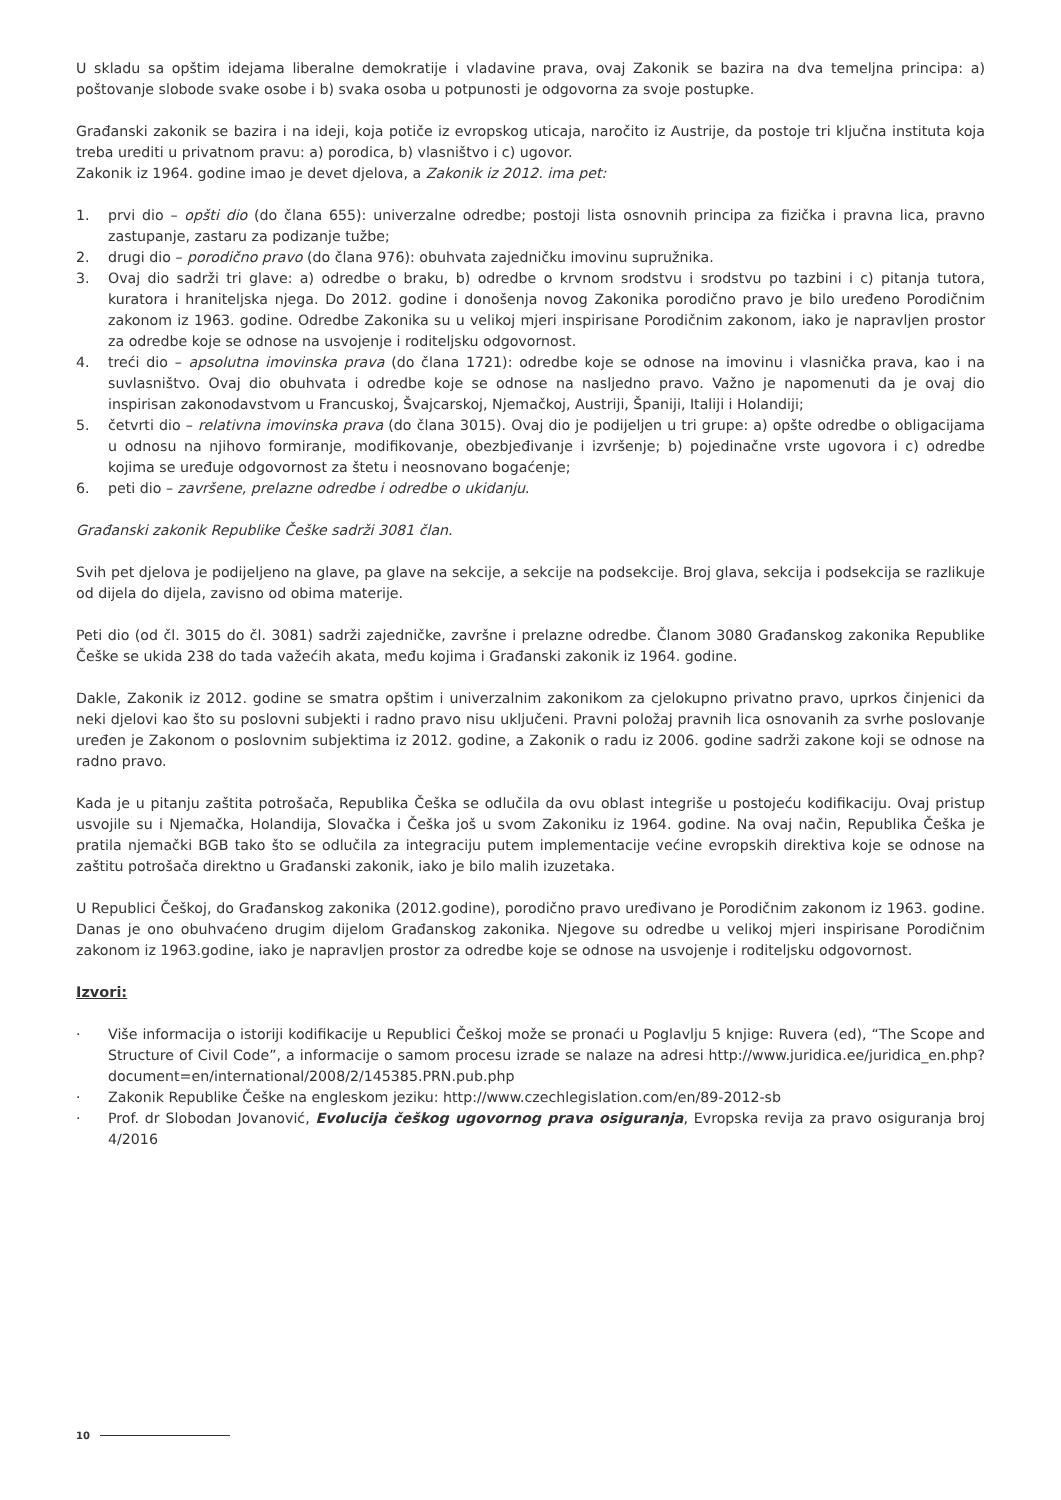U skladu sa opštim idejama liberalne demokratije i vladavine prava, ovaj Zakonik se bazira na dva temeljna principa: a) poštovanje slobode svake osobe i b) svaka osoba u potpunosti je odgovorna za svoje postupke.
Građanski zakonik se bazira i na ideji, koja potiče iz evropskog uticaja, naročito iz Austrije, da postoje tri ključna instituta koja treba urediti u privatnom pravu: a) porodica, b) vlasništvo i c) ugovor.
Zakonik iz 1964. godine imao je devet djelova, a Zakonik iz 2012. ima pet:
1. prvi dio – opšti dio (do člana 655): univerzalne odredbe; postoji lista osnovnih principa za fizička i pravna lica, pravno zastupanje, zastaru za podizanje tužbe;
2. drugi dio – porodično pravo (do člana 976): obuhvata zajedničku imovinu supružnika.
3. Ovaj dio sadrži tri glave: a) odredbe o braku, b) odredbe o krvnom srodstvu i srodstvu po tazbini i c) pitanja tutora, kuratora i hraniteljska njega. Do 2012. godine i donošenja novog Zakonika porodično pravo je bilo uređeno Porodičnim zakonom iz 1963. godine. Odredbe Zakonika su u velikoj mjeri inspirisane Porodičnim zakonom, iako je napravljen prostor za odredbe koje se odnose na usvojenje i roditeljsku odgovornost.
4. treći dio – apsolutna imovinska prava (do člana 1721): odredbe koje se odnose na imovinu i vlasnička prava, kao i na suvlasništvo. Ovaj dio obuhvata i odredbe koje se odnose na nasljedno pravo. Važno je napomenuti da je ovaj dio inspirisan zakonodavstvom u Francuskoj, Švajcarskoj, Njemačkoj, Austriji, Španiji, Italiji i Holandiji;
5. četvrti dio – relativna imovinska prava (do člana 3015). Ovaj dio je podijeljen u tri grupe: a) opšte odredbe o obligacijama u odnosu na njihovo formiranje, modifikovanje, obezbjeđivanje i izvršenje; b) pojedinačne vrste ugovora i c) odredbe kojima se uređuje odgovornost za štetu i neosnovano bogaćenje;
6. peti dio – završene, prelazne odredbe i odredbe o ukidanju.
Građanski zakonik Republike Češke sadrži 3081 član.
Svih pet djelova je podijeljeno na glave, pa glave na sekcije, a sekcije na podsekcije. Broj glava, sekcija i podsekcija se razlikuje od dijela do dijela, zavisno od obima materije.
Peti dio (od čl. 3015 do čl. 3081) sadrži zajedničke, završne i prelazne odredbe. Članom 3080 Građanskog zakonika Republike Češke se ukida 238 do tada važećih akata, među kojima i Građanski zakonik iz 1964. godine.
Dakle, Zakonik iz 2012. godine se smatra opštim i univerzalnim zakonikom za cjelokupno privatno pravo, uprkos činjenici da neki djelovi kao što su poslovni subjekti i radno pravo nisu uključeni. Pravni položaj pravnih lica osnovanih za svrhe poslovanje uređen je Zakonom o poslovnim subjektima iz 2012. godine, a Zakonik o radu iz 2006. godine sadrži zakone koji se odnose na radno pravo.
Kada je u pitanju zaštita potrošača, Republika Češka se odlučila da ovu oblast integriše u postojeću kodifikaciju. Ovaj pristup usvojile su i Njemačka, Holandija, Slovačka i Češka još u svom Zakoniku iz 1964. godine. Na ovaj način, Republika Češka je pratila njemački BGB tako što se odlučila za integraciju putem implementacije većine evropskih direktiva koje se odnose na zaštitu potrošača direktno u Građanski zakonik, iako je bilo malih izuzetaka.
U Republici Češkoj, do Građanskog zakonika (2012.godine), porodično pravo uređivano je Porodičnim zakonom iz 1963. godine. Danas je ono obuhvaćeno drugim dijelom Građanskog zakonika. Njegove su odredbe u velikoj mjeri inspirisane Porodičnim zakonom iz 1963.godine, iako je napravljen prostor za odredbe koje se odnose na usvojenje i roditeljsku odgovornost.
Izvori:
· Više informacija o istoriji kodifikacije u Republici Češkoj može se pronaći u Poglavlju 5 knjige: Ruvera (ed), “The Scope and Structure of Civil Code”, a informacije o samom procesu izrade se nalaze na adresi http://www.juridica.ee/juridica_en.php?document=en/international/2008/2/145385.PRN.pub.php
· Zakonik Republike Češke na engleskom jeziku: http://www.czechlegislation.com/en/89-2012-sb
· Prof. dr Slobodan Jovanović, Evolucija češkog ugovornog prava osiguranja, Evropska revija za pravo osiguranja broj 4/2016
10